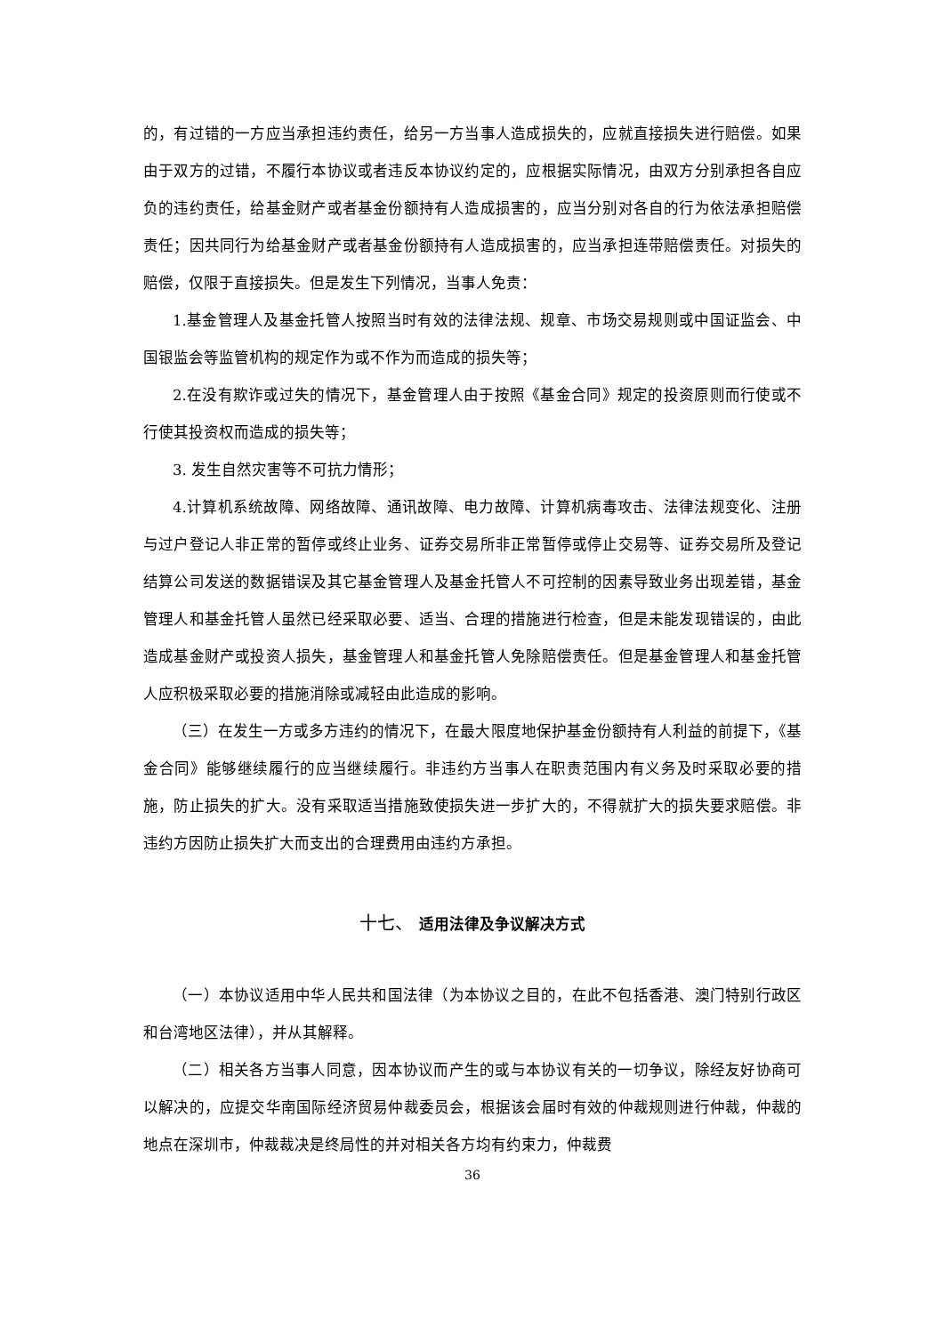的，有过错的一方应当承担违约责任，给另一方当事人造成损失的，应就直接损失进行赔偿。如果由于双方的过错，不履行本协议或者违反本协议约定的，应根据实际情况，由双方分别承担各自应负的违约责任，给基金财产或者基金份额持有人造成损害的，应当分别对各自的行为依法承担赔偿责任；因共同行为给基金财产或者基金份额持有人造成损害的，应当承担连带赔偿责任。对损失的赔偿，仅限于直接损失。但是发生下列情况，当事人免责：
1.基金管理人及基金托管人按照当时有效的法律法规、规章、市场交易规则或中国证监会、中国银监会等监管机构的规定作为或不作为而造成的损失等；
2.在没有欺诈或过失的情况下，基金管理人由于按照《基金合同》规定的投资原则而行使或不行使其投资权而造成的损失等；
3. 发生自然灾害等不可抗力情形；
4.计算机系统故障、网络故障、通讯故障、电力故障、计算机病毒攻击、法律法规变化、注册与过户登记人非正常的暂停或终止业务、证券交易所非正常暂停或停止交易等、证券交易所及登记结算公司发送的数据错误及其它基金管理人及基金托管人不可控制的因素导致业务出现差错，基金管理人和基金托管人虽然已经采取必要、适当、合理的措施进行检查，但是未能发现错误的，由此造成基金财产或投资人损失，基金管理人和基金托管人免除赔偿责任。但是基金管理人和基金托管人应积极采取必要的措施消除或减轻由此造成的影响。
（三）在发生一方或多方违约的情况下，在最大限度地保护基金份额持有人利益的前提下，《基金合同》能够继续履行的应当继续履行。非违约方当事人在职责范围内有义务及时采取必要的措施，防止损失的扩大。没有采取适当措施致使损失进一步扩大的，不得就扩大的损失要求赔偿。非违约方因防止损失扩大而支出的合理费用由违约方承担。
十七、 适用法律及争议解决方式
（一）本协议适用中华人民共和国法律（为本协议之目的，在此不包括香港、澳门特别行政区和台湾地区法律），并从其解释。
（二）相关各方当事人同意，因本协议而产生的或与本协议有关的一切争议，除经友好协商可以解决的，应提交华南国际经济贸易仲裁委员会，根据该会届时有效的仲裁规则进行仲裁，仲裁的地点在深圳市，仲裁裁决是终局性的并对相关各方均有约束力，仲裁费
36